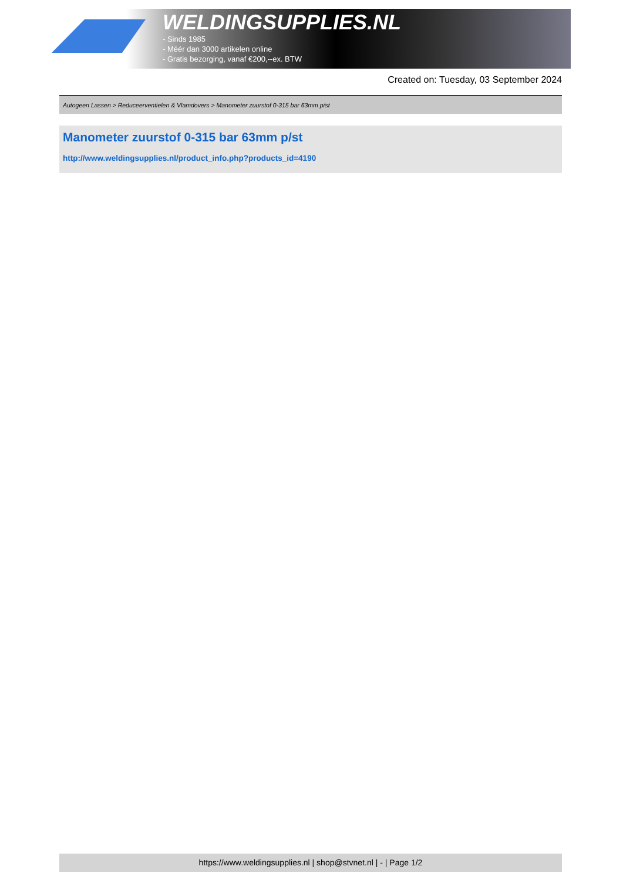WELDINGSUPPLIES.NL
- Sinds 1985
- Méér dan 3000 artikelen online
- Gratis bezorging, vanaf €200,--ex. BTW
Created on: Tuesday, 03 September 2024
Autogeen Lassen > Reduceerventielen & Vlamdovers > Manometer zuurstof 0-315 bar 63mm p/st
Manometer zuurstof 0-315 bar 63mm p/st
http://www.weldingsupplies.nl/product_info.php?products_id=4190
https://www.weldingsupplies.nl | shop@stvnet.nl | - | Page 1/2